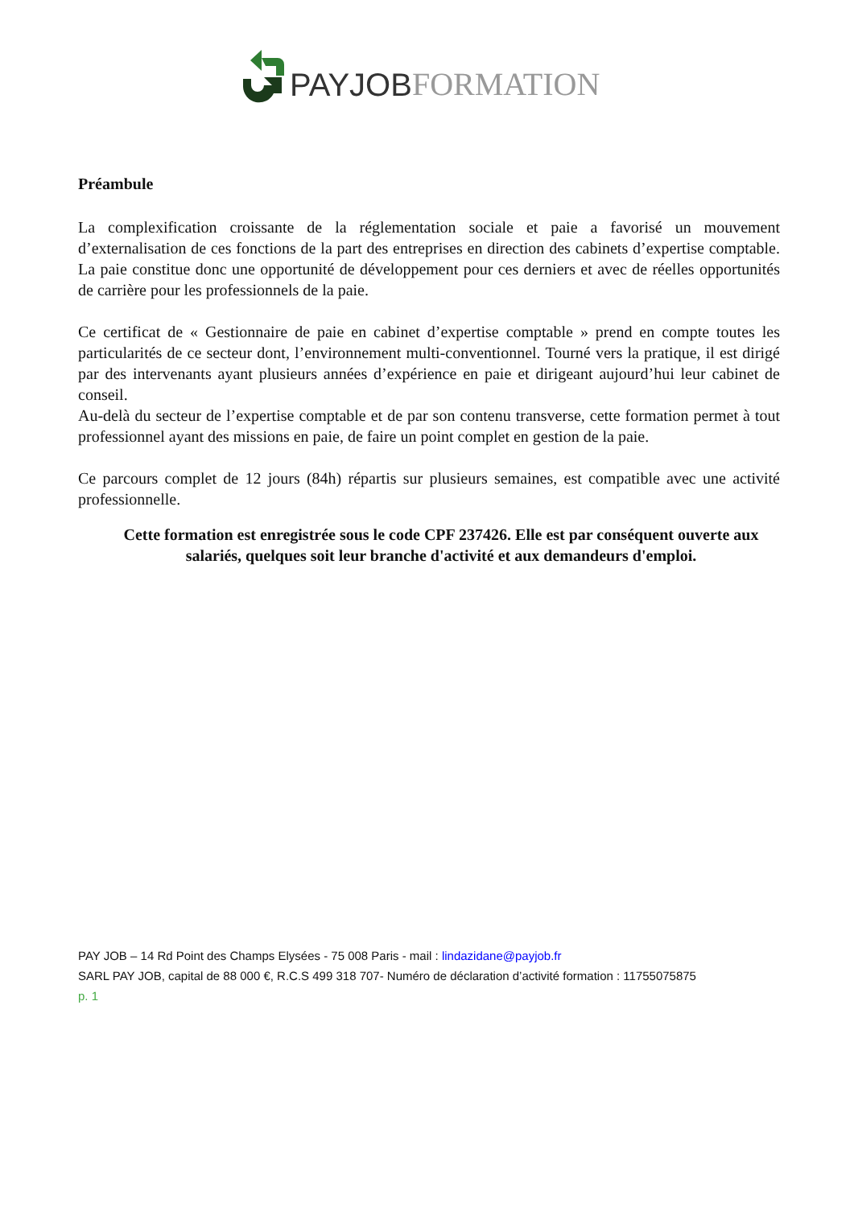PAY JOB FORMATION
Préambule
La complexification croissante de la réglementation sociale et paie a favorisé un mouvement d’externalisation de ces fonctions de la part des entreprises en direction des cabinets d’expertise comptable. La paie constitue donc une opportunité de développement pour ces derniers et avec de réelles opportunités de carrière pour les professionnels de la paie.
Ce certificat de « Gestionnaire de paie en cabinet d’expertise comptable » prend en compte toutes les particularités de ce secteur dont, l’environnement multi-conventionnel. Tourné vers la pratique, il est dirigé par des intervenants ayant plusieurs années d’expérience en paie et dirigeant aujourd’hui leur cabinet de conseil.
Au-delà du secteur de l’expertise comptable et de par son contenu transverse, cette formation permet à tout professionnel ayant des missions en paie, de faire un point complet en gestion de la paie.
Ce parcours complet de 12 jours (84h) répartis sur plusieurs semaines, est compatible avec une activité professionnelle.
Cette formation est enregistrée sous le code CPF 237426. Elle est par conséquent ouverte aux salariés, quelques soit leur branche d'activité et aux demandeurs d'emploi.
PAY JOB – 14 Rd Point des Champs Elysées - 75 008 Paris - mail : lindazidane@payjob.fr
SARL PAY JOB, capital de 88 000 €, R.C.S 499 318 707- Numéro de déclaration d’activité formation : 11755075875
p. 1